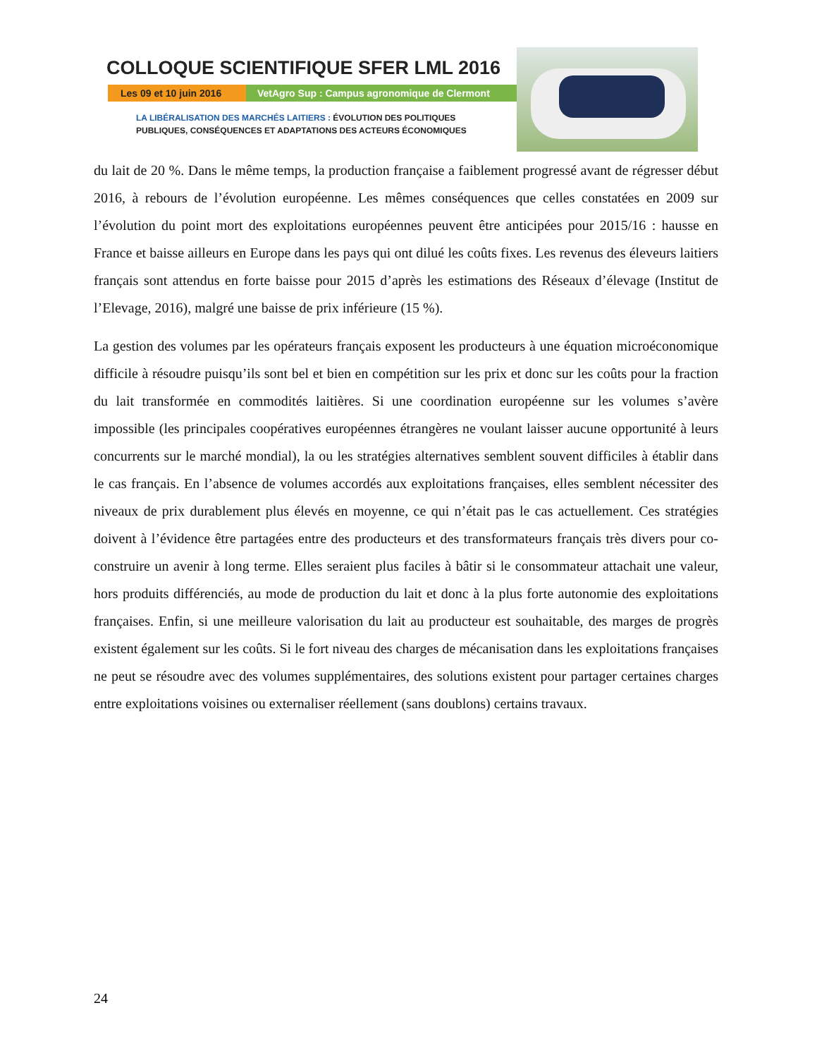COLLOQUE SCIENTIFIQUE SFER LML 2016
Les 09 et 10 juin 2016
VetAgro Sup : Campus agronomique de Clermont
LA LIBÉRALISATION DES MARCHÉS LAITIERS : ÉVOLUTION DES POLITIQUES
PUBLIQUES, CONSÉQUENCES ET ADAPTATIONS DES ACTEURS ÉCONOMIQUES
du lait de 20 %. Dans le même temps, la production française a faiblement progressé avant de régresser début 2016, à rebours de l’évolution européenne. Les mêmes conséquences que celles constatées en 2009 sur l’évolution du point mort des exploitations européennes peuvent être anticipées pour 2015/16 : hausse en France et baisse ailleurs en Europe dans les pays qui ont dilué les coûts fixes. Les revenus des éleveurs laitiers français sont attendus en forte baisse pour 2015 d’après les estimations des Réseaux d’élevage (Institut de l’Elevage, 2016), malgré une baisse de prix inférieure (15 %).
La gestion des volumes par les opérateurs français exposent les producteurs à une équation microéconomique difficile à résoudre puisqu’ils sont bel et bien en compétition sur les prix et donc sur les coûts pour la fraction du lait transformée en commodités laitières. Si une coordination européenne sur les volumes s’avère impossible (les principales coopératives européennes étrangères ne voulant laisser aucune opportunité à leurs concurrents sur le marché mondial), la ou les stratégies alternatives semblent souvent difficiles à établir dans le cas français. En l’absence de volumes accordés aux exploitations françaises, elles semblent nécessiter des niveaux de prix durablement plus élevés en moyenne, ce qui n’était pas le cas actuellement. Ces stratégies doivent à l’évidence être partagées entre des producteurs et des transformateurs français très divers pour co-construire un avenir à long terme. Elles seraient plus faciles à bâtir si le consommateur attachait une valeur, hors produits différenciés, au mode de production du lait et donc à la plus forte autonomie des exploitations françaises. Enfin, si une meilleure valorisation du lait au producteur est souhaitable, des marges de progrès existent également sur les coûts. Si le fort niveau des charges de mécanisation dans les exploitations françaises ne peut se résoudre avec des volumes supplémentaires, des solutions existent pour partager certaines charges entre exploitations voisines ou externaliser réellement (sans doublons) certains travaux.
24